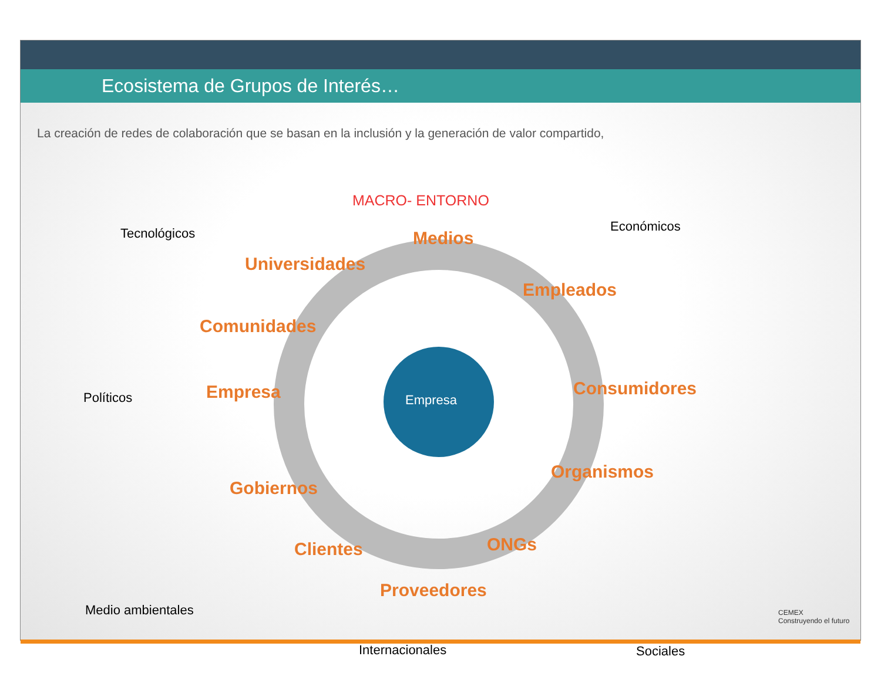Ecosistema de Grupos de Interés…
La creación de redes de colaboración que se basan en la inclusión y la generación de valor compartido,
MACRO- ENTORNO
Tecnológicos Económicos
Políticos
Medio ambientales
Sociales
Internacionales
Medios
Universidades
Empleados
Comunidades
Consumidores
Empresa Empresa
Organismos
Gobiernos
Clientes ONGs
Proveedores
CEMEX
Construyendo el futuro